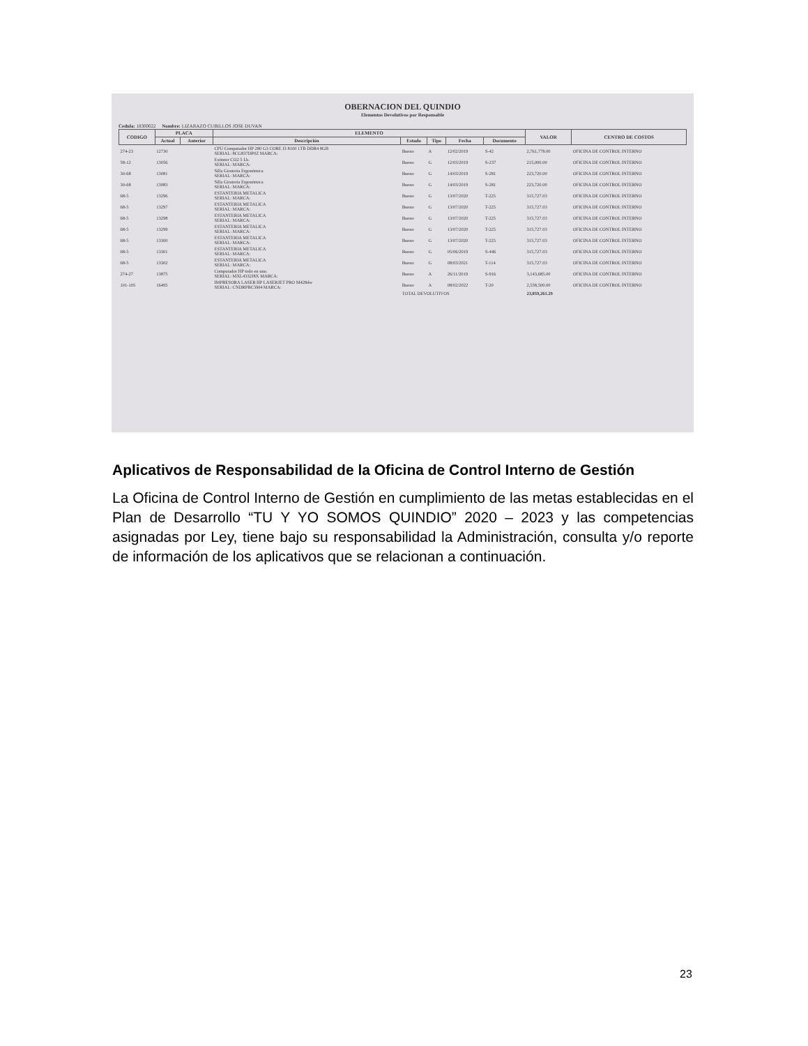OBERNACION DEL QUINDIO
Elementos Devolutivos por Responsable
Cedula: 18300022 Nombre: LIZARAZO CUBILLOS JOSE DUVAN
| CODIGO | PLACA | | ELEMENTO | | | | | VALOR | CENTRO DE COSTOS |
| --- | --- | --- | --- | --- | --- | --- | --- | --- | --- |
| | Actual | Anterior | Descripción | Estado | Tipo | Fecha | Documento | | |
| 274-23 | 12730 | | CPU Computador HP 280 G3 CORE I3 8100 1TB DDR4 8GB SERIAL: 8CG837DP0Z MARCA: | Bueno | A | 12/02/2019 | S-42 | 2,761,778.00 | OFICINA DE CONTROL INTERNO |
| 58-12 | 13056 | | Extintor CO2 5 Lb. SERIAL: MARCA: | Bueno | G | 12/03/2019 | S-237 | 215,000.00 | OFICINA DE CONTROL INTERNO |
| 30-68 | 13081 | | Silla Giratoria Ergonómica SERIAL: MARCA: | Bueno | G | 14/03/2019 | S-281 | 223,720.00 | OFICINA DE CONTROL INTERNO |
| 30-68 | 13083 | | Silla Giratoria Ergonómica SERIAL: MARCA: | Bueno | G | 14/03/2019 | S-281 | 223,720.00 | OFICINA DE CONTROL INTERNO |
| 68-5 | 13296 | | ESTANTERIA METALICA SERIAL: MARCA: | Bueno | G | 13/07/2020 | T-225 | 315,727.03 | OFICINA DE CONTROL INTERNO |
| 68-5 | 13297 | | ESTANTERIA METALICA SERIAL: MARCA: | Bueno | G | 13/07/2020 | T-225 | 315,727.03 | OFICINA DE CONTROL INTERNO |
| 68-5 | 13298 | | ESTANTERIA METALICA SERIAL: MARCA: | Bueno | G | 13/07/2020 | T-225 | 315,727.03 | OFICINA DE CONTROL INTERNO |
| 68-5 | 13299 | | ESTANTERIA METALICA SERIAL: MARCA: | Bueno | G | 13/07/2020 | T-225 | 315,727.03 | OFICINA DE CONTROL INTERNO |
| 68-5 | 13300 | | ESTANTERIA METALICA SERIAL: MARCA: | Bueno | G | 13/07/2020 | T-225 | 315,727.03 | OFICINA DE CONTROL INTERNO |
| 68-5 | 13301 | | ESTANTERIA METALICA SERIAL: MARCA: | Bueno | G | 05/06/2019 | S-446 | 315,727.03 | OFICINA DE CONTROL INTERNO |
| 68-5 | 13302 | | ESTANTERIA METALICA SERIAL: MARCA: | Bueno | G | 08/03/2021 | T-114 | 315,727.03 | OFICINA DE CONTROL INTERNO |
| 274-27 | 13875 | | Computador HP todo en uno. SERIAL: MXL4332J8X MARCA: | Bueno | A | 26/11/2019 | S-916 | 3,143,685.00 | OFICINA DE CONTROL INTERNO |
| 101-105 | 16495 | | IMPRESORA LASER HP LASERJET PRO M428dw SERIAL: CNDRPBC3M4 MARCA: | Bueno | A | 08/02/2022 | T-20 | 2,558,500.00 | OFICINA DE CONTROL INTERNO |
| | | | | TOTAL DEVOLUTIVOS | | | | 23,859,261.29 | |
Aplicativos de Responsabilidad de la Oficina de Control Interno de Gestión
La Oficina de Control Interno de Gestión en cumplimiento de las metas establecidas en el Plan de Desarrollo “TU Y YO SOMOS QUINDIO” 2020 – 2023 y las competencias asignadas por Ley, tiene bajo su responsabilidad la Administración, consulta y/o reporte de información de los aplicativos que se relacionan a continuación.
23